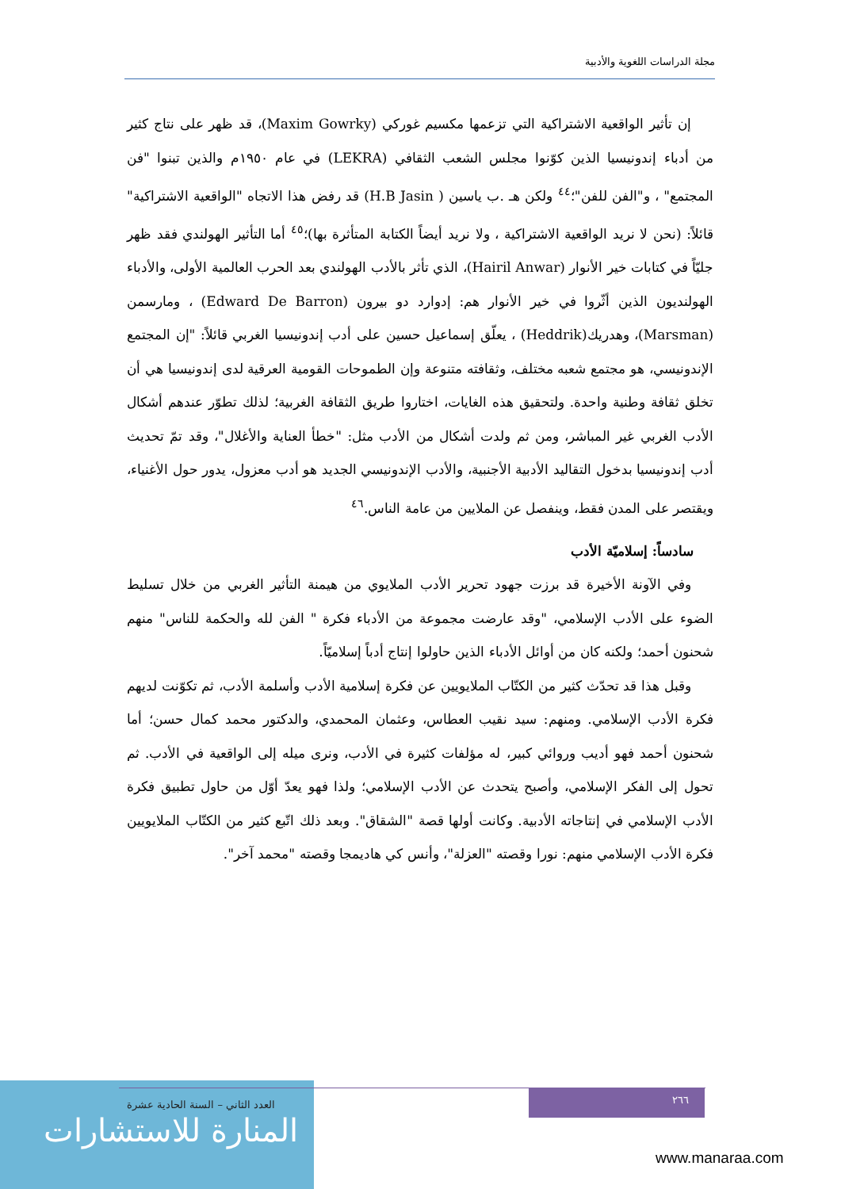مجلة الدراسات اللغوية والأدبية
إن تأثير الواقعية الاشتراكية التي تزعمها مكسيم غوركي (Maxim Gowrky)، قد ظهر على نتاج كثير من أدباء إندونيسيا الذين كوّنوا مجلس الشعب الثقافي (LEKRA) في عام ١٩٥٠م والذين تبنوا "فن المجتمع" ، و"الفن للفن"؛<sup>٤٤</sup> ولكن هـ .ب ياسين ( H.B Jasin) قد رفض هذا الاتجاه "الواقعية الاشتراكية" قائلاً: (نحن لا نريد الواقعية الاشتراكية ، ولا نريد أيضاً الكتابة المتأثرة بها)؛<sup>٤٥</sup> أما التأثير الهولندي فقد ظهر جليّاً في كتابات خير الأنوار (Hairil Anwar)، الذي تأثر بالأدب الهولندي بعد الحرب العالمية الأولى، والأدباء الهولنديون الذين أثّروا في خير الأنوار هم: إدوارد دو بيرون (Edward De Barron) ، ومارسمن (Marsman)، وهدريك(Heddrik) ، يعلّق إسماعيل حسين على أدب إندونيسيا الغربي قائلاً: "إن المجتمع الإندونيسي، هو مجتمع شعبه مختلف، وثقافته متنوعة وإن الطموحات القومية العرقية لدى إندونيسيا هي أن تخلق ثقافة وطنية واحدة. ولتحقيق هذه الغايات، اختاروا طريق الثقافة الغربية؛ لذلك تطوّر عندهم أشكال الأدب الغربي غير المباشر، ومن ثم ولدت أشكال من الأدب مثل: "خطأ العناية والأغلال"، وقد تمّ تحديث أدب إندونيسيا بدخول التقاليد الأدبية الأجنبية، والأدب الإندونيسي الجديد هو أدب معزول، يدور حول الأغنياء، ويقتصر على المدن فقط، وينفصل عن الملايين من عامة الناس.<sup>٤٦</sup>
سادساً: إسلاميّة الأدب
وفي الآونة الأخيرة قد برزت جهود تحرير الأدب الملايوي من هيمنة التأثير الغربي من خلال تسليط الضوء على الأدب الإسلامي، "وقد عارضت مجموعة من الأدباء فكرة " الفن لله والحكمة للناس" منهم شحنون أحمد؛ ولكنه كان من أوائل الأدباء الذين حاولوا إنتاج أدباً إسلاميّاً.
وقبل هذا قد تحدّث كثير من الكتّاب الملايويين عن فكرة إسلامية الأدب وأسلمة الأدب، ثم تكوّنت لديهم فكرة الأدب الإسلامي. ومنهم: سيد نقيب العطاس، وعثمان المحمدي، والدكتور محمد كمال حسن؛ أما شحنون أحمد فهو أديب وروائي كبير، له مؤلفات كثيرة في الأدب، ونرى ميله إلى الواقعية في الأدب. ثم تحول إلى الفكر الإسلامي، وأصبح يتحدث عن الأدب الإسلامي؛ ولذا فهو يعدّ أوّل من حاول تطبيق فكرة الأدب الإسلامي في إنتاجاته الأدبية. وكانت أولها قصة "الشقاق". وبعد ذلك اتّبع كثير من الكتّاب الملايويين فكرة الأدب الإسلامي منهم: نورا وقصته "العزلة"، وأنس كي هاديمجا وقصته "محمد آخر".
المنارة للاستشارات
العدد الثاني – السنة الحادية عشرة
٢٦٦
www.manaraa.com